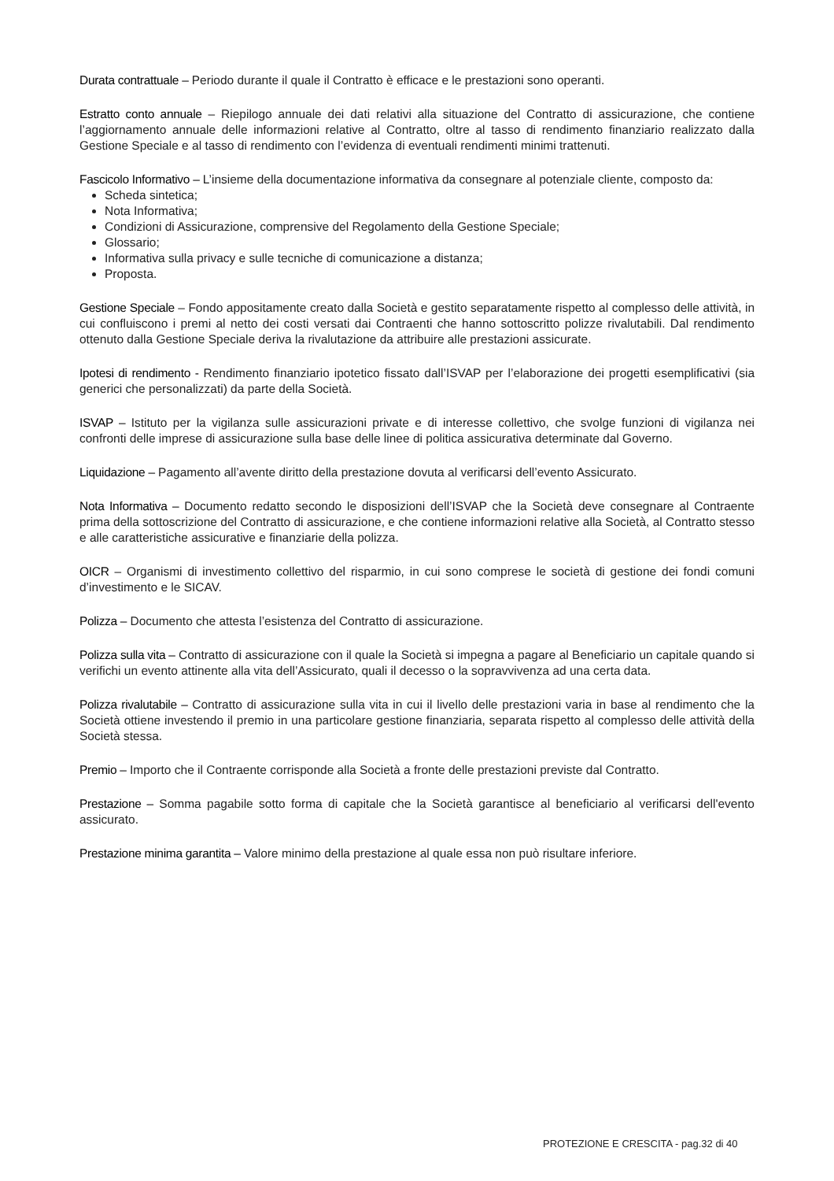Durata contrattuale – Periodo durante il quale il Contratto è efficace e le prestazioni sono operanti.
Estratto conto annuale – Riepilogo annuale dei dati relativi alla situazione del Contratto di assicurazione, che contiene l’aggiornamento annuale delle informazioni relative al Contratto, oltre al tasso di rendimento finanziario realizzato dalla Gestione Speciale e al tasso di rendimento con l’evidenza di eventuali rendimenti minimi trattenuti.
Fascicolo Informativo – L’insieme della documentazione informativa da consegnare al potenziale cliente, composto da:
Scheda sintetica;
Nota Informativa;
Condizioni di Assicurazione, comprensive del Regolamento della Gestione Speciale;
Glossario;
Informativa sulla privacy e sulle tecniche di comunicazione a distanza;
Proposta.
Gestione Speciale – Fondo appositamente creato dalla Società e gestito separatamente rispetto al complesso delle attività, in cui confluiscono i premi al netto dei costi versati dai Contraenti che hanno sottoscritto polizze rivalutabili. Dal rendimento ottenuto dalla Gestione Speciale deriva la rivalutazione da attribuire alle prestazioni assicurate.
Ipotesi di rendimento - Rendimento finanziario ipotetico fissato dall’ISVAP per l’elaborazione dei progetti esemplificativi (sia generici che personalizzati) da parte della Società.
ISVAP – Istituto per la vigilanza sulle assicurazioni private e di interesse collettivo, che svolge funzioni di vigilanza nei confronti delle imprese di assicurazione sulla base delle linee di politica assicurativa determinate dal Governo.
Liquidazione – Pagamento all’avente diritto della prestazione dovuta al verificarsi dell’evento Assicurato.
Nota Informativa – Documento redatto secondo le disposizioni dell’ISVAP che la Società deve consegnare al Contraente prima della sottoscrizione del Contratto di assicurazione, e che contiene informazioni relative alla Società, al Contratto stesso e alle caratteristiche assicurative e finanziarie della polizza.
OICR – Organismi di investimento collettivo del risparmio, in cui sono comprese le società di gestione dei fondi comuni d’investimento e le SICAV.
Polizza – Documento che attesta l’esistenza del Contratto di assicurazione.
Polizza sulla vita – Contratto di assicurazione con il quale la Società si impegna a pagare al Beneficiario un capitale quando si verifichi un evento attinente alla vita dell’Assicurato, quali il decesso o la sopravvivenza ad una certa data.
Polizza rivalutabile – Contratto di assicurazione sulla vita in cui il livello delle prestazioni varia in base al rendimento che la Società ottiene investendo il premio in una particolare gestione finanziaria, separata rispetto al complesso delle attività della Società stessa.
Premio – Importo che il Contraente corrisponde alla Società a fronte delle prestazioni previste dal Contratto.
Prestazione – Somma pagabile sotto forma di capitale che la Società garantisce al beneficiario al verificarsi dell'evento assicurato.
Prestazione minima garantita – Valore minimo della prestazione al quale essa non può risultare inferiore.
PROTEZIONE E CRESCITA - pag.32 di 40